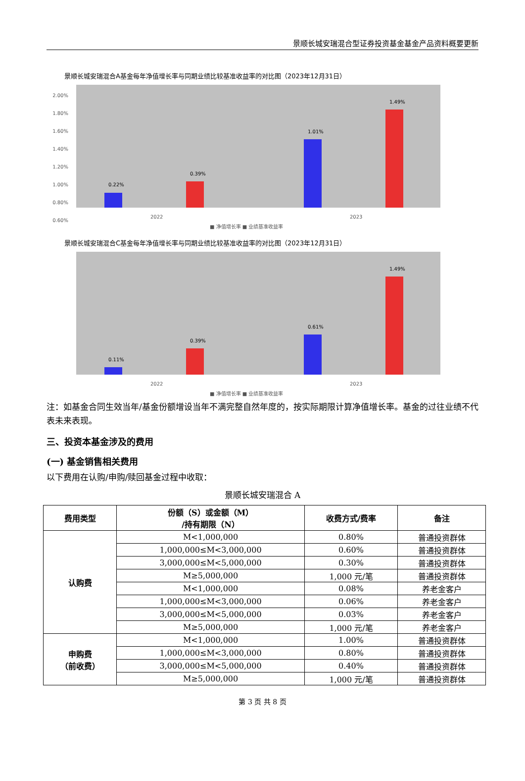景顺长城安瑞混合型证券投资基金基金产品资料概要更新
景顺长城安瑞混合A基金每年净值增长率与同期业绩比较基准收益率的对比图（2023年12月31日）
2.00%
1.80%
1.60%
1.40%
1.20%
1.00%
0.80%
0.60%
0.22%
0.39%
1.01%
1.49%
2022
2023
■ 净值增长率 ■ 业绩基准收益率
景顺长城安瑞混合C基金每年净值增长率与同期业绩比较基准收益率的对比图（2023年12月31日）
0.11%
0.39%
0.61%
1.49%
2022
2023
■ 净值增长率 ■ 业绩基准收益率
注：如基金合同生效当年/基金份额增设当年不满完整自然年度的，按实际期限计算净值增长率。基金的过往业绩不代表未来表现。
三、投资本基金涉及的费用
(一) 基金销售相关费用
以下费用在认购/申购/赎回基金过程中收取：
景顺长城安瑞混合 A
| 费用类型 | 份额（S）或金额（M） /持有期限（N） | 收费方式/费率 | 备注 |
| --- | --- | --- | --- |
| 认购费 | M<1,000,000 | 0.80% | 普通投资群体 |
| | 1,000,000≤M<3,000,000 | 0.60% | 普通投资群体 |
| | 3,000,000≤M<5,000,000 | 0.30% | 普通投资群体 |
| | M≥5,000,000 | 1,000 元/笔 | 普通投资群体 |
| | M<1,000,000 | 0.08% | 养老金客户 |
| | 1,000,000≤M<3,000,000 | 0.06% | 养老金客户 |
| | 3,000,000≤M<5,000,000 | 0.03% | 养老金客户 |
| | M≥5,000,000 | 1,000 元/笔 | 养老金客户 |
| 申购费 （前收费） | M<1,000,000 | 1.00% | 普通投资群体 |
| | 1,000,000≤M<3,000,000 | 0.80% | 普通投资群体 |
| | 3,000,000≤M<5,000,000 | 0.40% | 普通投资群体 |
| | M≥5,000,000 | 1,000 元/笔 | 普通投资群体 |
第 3 页 共 8 页